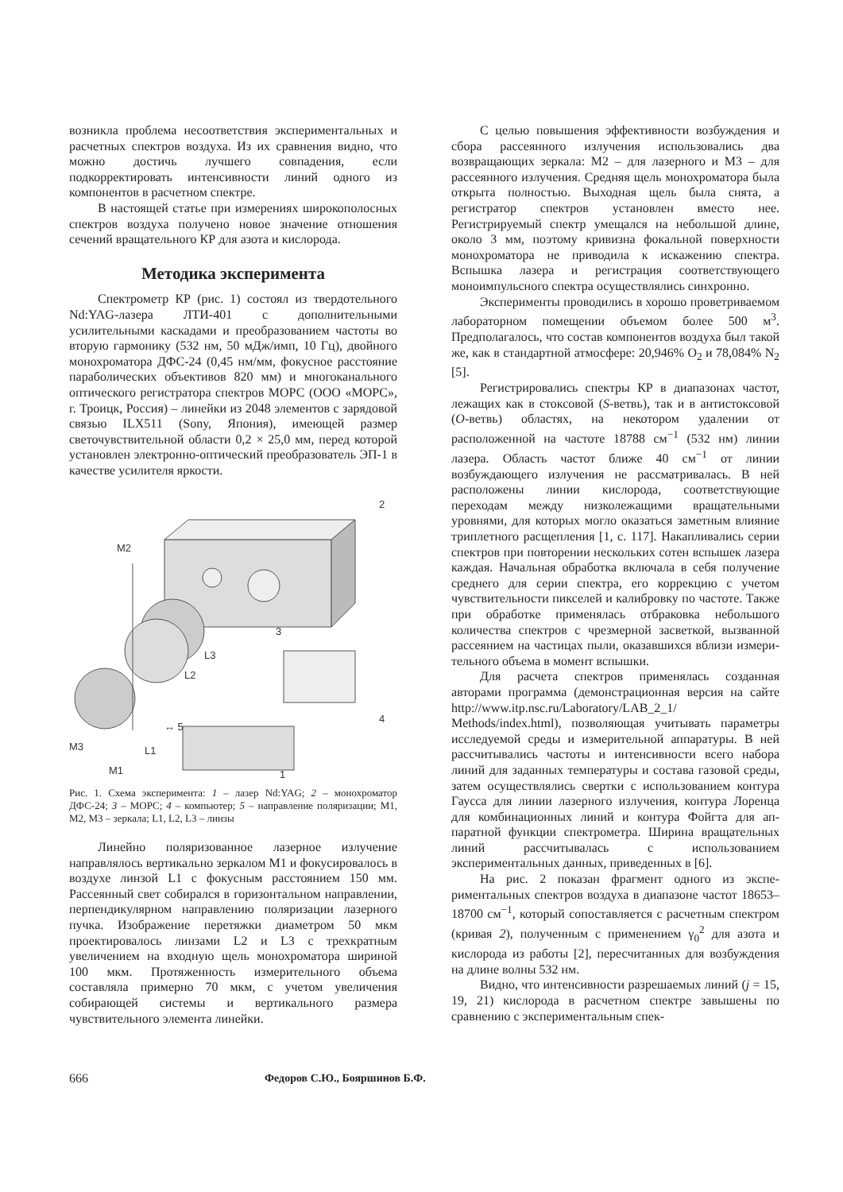возникла проблема несоответствия эксперименталь­ных и расчетных спектров воздуха. Из их сравне­ния видно, что можно достичь лучшего совпадения, если подкорректировать интенсивности линий одно­го из компонентов в расчетном спектре.
В настоящей статье при измерениях широко­полосных спектров воздуха получено новое значе­ние отношения сечений вращательного КР для азо­та и кислорода.
Методика эксперимента
Спектрометр КР (рис. 1) состоял из твердо­тельного Nd:YAG-лазера ЛТИ-401 с дополнитель­ными усилительными каскадами и преобразованием частоты во вторую гармонику (532 нм, 50 мДж/имп, 10 Гц), двойного монохроматора ДФС-24 (0,45 нм/мм, фокусное расстояние параболических объективов 820 мм) и многоканального оптического регистра­тора спектров МОРС (ООО «МОРС», г. Троицк, Россия) – линейки из 2048 элементов с зарядовой связью ILX511 (Sony, Япония), имеющей размер светочувствительной области 0,2 × 25,0 мм, перед которой установлен электронно-оптический преоб­разователь ЭП-1 в качестве усилителя яркости.
M2
3
L3
L2
M3
L1
↔ 5
M1
2
4
1
Рис. 1. Схема эксперимента: 1 – лазер Nd:YAG; 2 – мо­нохроматор ДФС-24; 3 – МОРС; 4 – компьютер; 5 – направление поляризации; M1, M2, M3 – зеркала; L1, L2, L3 – линзы
Линейно поляризованное лазерное излучение направлялось вертикально зеркалом M1 и фокуси­ровалось в воздухе линзой L1 с фокусным расстоя­нием 150 мм. Рассеянный свет собирался в гори­зонтальном направлении, перпендикулярном направ­лению поляризации лазерного пучка. Изображение перетяжки диаметром 50 мкм проектировалось лин­зами L2 и L3 с трехкратным увеличением на вход­ную щель монохроматора шириной 100 мкм. Про­тяженность измерительного объема составляла примерно 70 мкм, с учетом увеличения собирающей системы и вертикального размера чувствительного элемента линейки.
С целью повышения эффективности возбужде­ния и сбора рассеянного излучения использовались два возвращающих зеркала: M2 – для лазерного и M3 – для рассеянного излучения. Средняя щель монохроматора была открыта полностью. Выходная щель была снята, а регистратор спектров установ­лен вместо нее. Регистрируемый спектр умещался на небольшой длине, около 3 мм, поэтому кривизна фокальной поверхности монохроматора не приво­дила к искажению спектра. Вспышка лазера и ре­гистрация соответствующего моноимпульсного спек­тра осуществлялись синхронно.
Эксперименты проводились в хорошо провет­риваемом лабораторном помещении объемом более 500 м<sup>3</sup>. Предполагалось, что состав компонентов воздуха был такой же, как в стандартной атмосфе­ре: 20,946% O<sub>2</sub> и 78,084% N<sub>2</sub> [5].
Регистрировались спектры КР в диапазонах частот, лежащих как в стоксовой (S-ветвь), так и в антистоксовой (O-ветвь) областях, на некото­ром удалении от расположенной на частоте 18788 см<sup>−1</sup> (532 нм) линии лазера. Область частот ближе 40 см<sup>−1</sup> от линии возбуждающего излучения не рассматривалась. В ней расположены линии ки­слорода, соответствующие переходам между низко­лежащими вращательными уровнями, для которых могло оказаться заметным влияние триплетного расщепления [1, с. 117]. Накапливались серии спектров при повторении нескольких сотен вспы­шек лазера каждая. Начальная обработка включала в себя получение среднего для серии спектра, его коррекцию с учетом чувствительности пикселей и калибровку по частоте. Также при обработке при­менялась отбраковка небольшого количества спек­тров с чрезмерной засветкой, вызванной рассеяни­ем на частицах пыли, оказавшихся вблизи измери­тельного объема в момент вспышки.
Для расчета спектров применялась созданная авторами программа (демонстрационная версия на сайте http://www.itp.nsc.ru/Laboratory/LAB_2_1/ Methods/index.html), позволяющая учитывать па­раметры исследуемой среды и измерительной аппа­ратуры. В ней рассчитывались частоты и интенсив­ности всего набора линий для заданных температу­ры и состава газовой среды, затем осуществлялись свертки с использованием контура Гаусса для ли­нии лазерного излучения, контура Лоренца для комбинационных линий и контура Фойгта для ап­паратной функции спектрометра. Ширина враща­тельных линий рассчитывалась с использованием экспериментальных данных, приведенных в [6].
На рис. 2 показан фрагмент одного из экспе­риментальных спектров воздуха в диапазоне частот 18653–18700 см<sup>−1</sup>, который сопоставляется с рас­четным спектром (кривая 2), полученным с приме­нением γ<sub>0</sub><sup>2</sup> для азота и кислорода из работы [2], пересчитанных для возбуждения на длине волны 532 нм.
Видно, что интенсивности разрешаемых линий (j = 15, 19, 21) кислорода в расчетном спектре за­вышены по сравнению с экспериментальным спек-
666 Федоров С.Ю., Бояршинов Б.Ф.